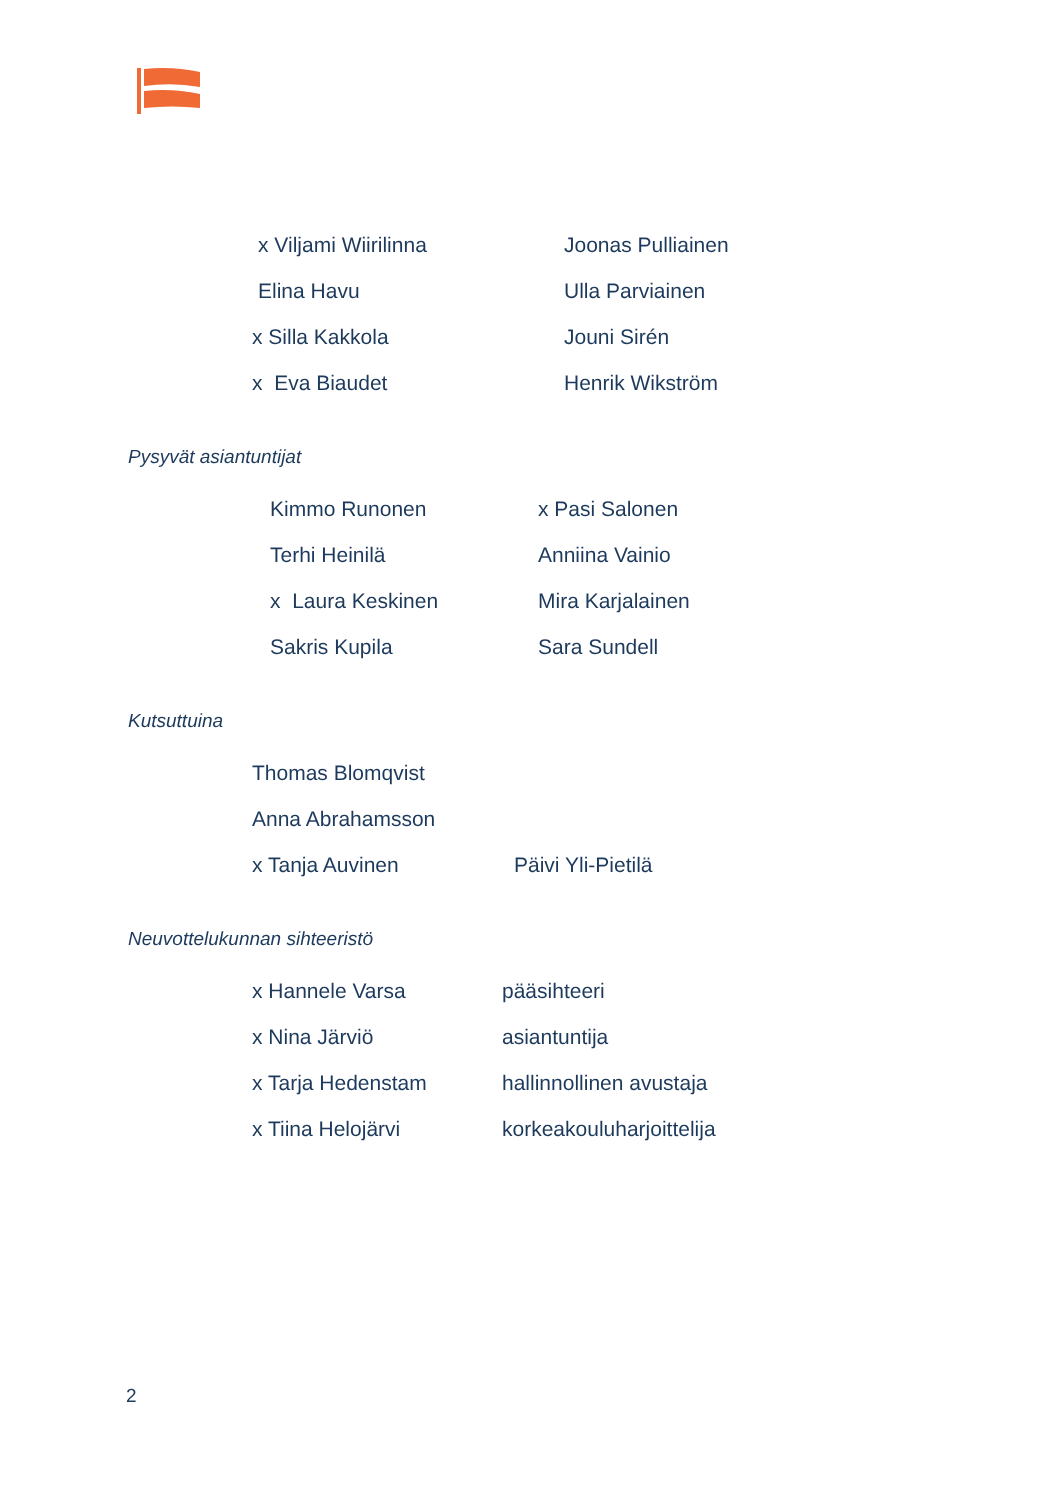x Viljami Wiirilinna Joonas Pulliainen
Elina Havu Ulla Parviainen
x Silla Kakkola Jouni Sirén
x Eva Biaudet Henrik Wikström
Pysyvät asiantuntijat
Kimmo Runonen x Pasi Salonen
Terhi Heinilä Anniina Vainio
x Laura Keskinen Mira Karjalainen
Sakris Kupila Sara Sundell
Kutsuttuina
Thomas Blomqvist
Anna Abrahamsson
x Tanja Auvinen Päivi Yli-Pietilä
Neuvottelukunnan sihteeristö
x Hannele Varsa pääsihteeri
x Nina Järviö asiantuntija
x Tarja Hedenstam hallinnollinen avustaja
x Tiina Helojärvi korkeakouluharjoittelija
2